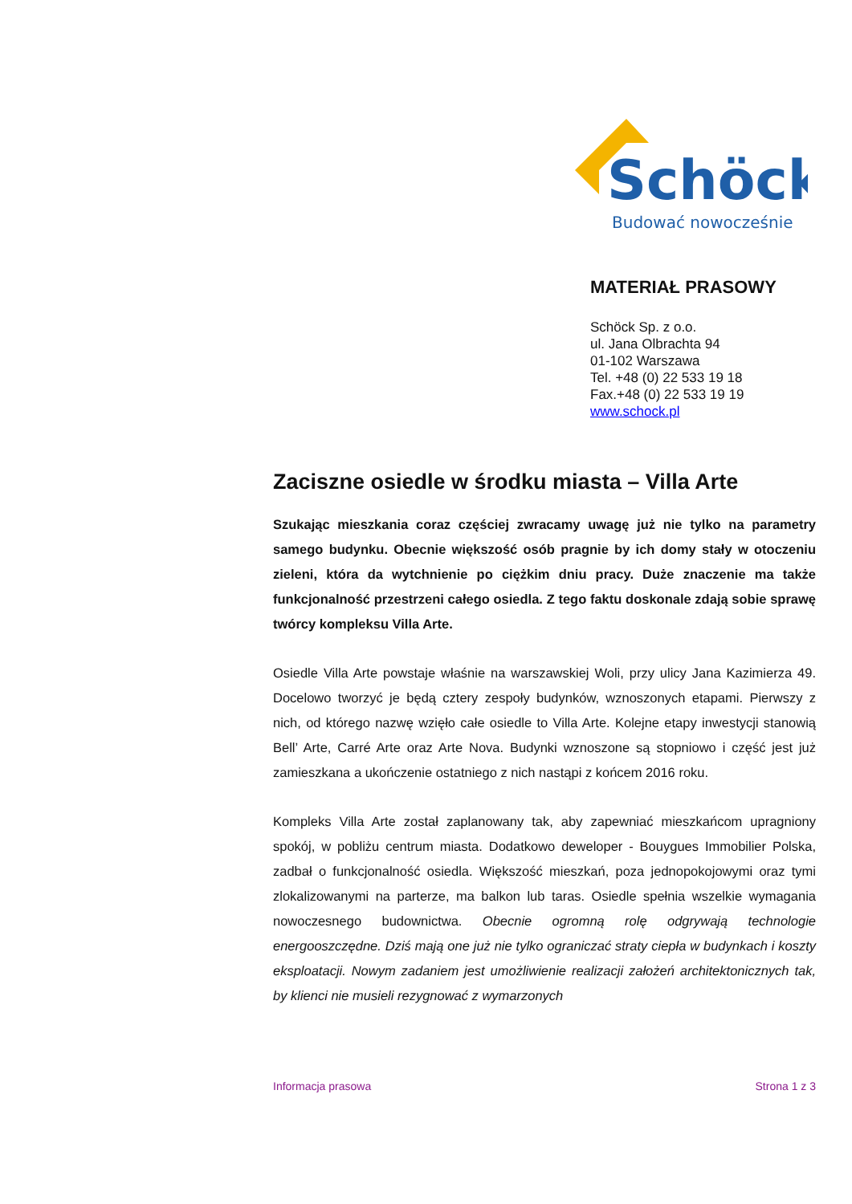Schöck
Budować nowocześnie
MATERIAŁ PRASOWY
Schöck Sp. z o.o.
ul. Jana Olbrachta 94
01-102 Warszawa
Tel. +48 (0) 22 533 19 18
Fax.+48 (0) 22 533 19 19
www.schock.pl
Zaciszne osiedle w środku miasta – Villa Arte
Szukając mieszkania coraz częściej zwracamy uwagę już nie tylko na parametry samego budynku. Obecnie większość osób pragnie by ich domy stały w otoczeniu zieleni, która da wytchnienie po ciężkim dniu pracy. Duże znaczenie ma także funkcjonalność przestrzeni całego osiedla. Z tego faktu doskonale zdają sobie sprawę twórcy kompleksu Villa Arte.
Osiedle Villa Arte powstaje właśnie na warszawskiej Woli, przy ulicy Jana Kazimierza 49. Docelowo tworzyć je będą cztery zespoły budynków, wznoszonych etapami. Pierwszy z nich, od którego nazwę wzięło całe osiedle to Villa Arte. Kolejne etapy inwestycji stanowią Bell’ Arte, Carré Arte oraz Arte Nova. Budynki wznoszone są stopniowo i część jest już zamieszkana a ukończenie ostatniego z nich nastąpi z końcem 2016 roku.
Kompleks Villa Arte został zaplanowany tak, aby zapewniać mieszkańcom upragniony spokój, w pobliżu centrum miasta. Dodatkowo deweloper - Bouygues Immobilier Polska, zadbał o funkcjonalność osiedla. Większość mieszkań, poza jednopokojowymi oraz tymi zlokalizowanymi na parterze, ma balkon lub taras. Osiedle spełnia wszelkie wymagania nowoczesnego budownictwa. Obecnie ogromną rolę odgrywają technologie energooszczędne. Dziś mają one już nie tylko ograniczać straty ciepła w budynkach i koszty eksploatacji. Nowym zadaniem jest umożliwienie realizacji założeń architektonicznych tak, by klienci nie musieli rezygnować z wymarzonych
Informacja prasowa Strona 1 z 3